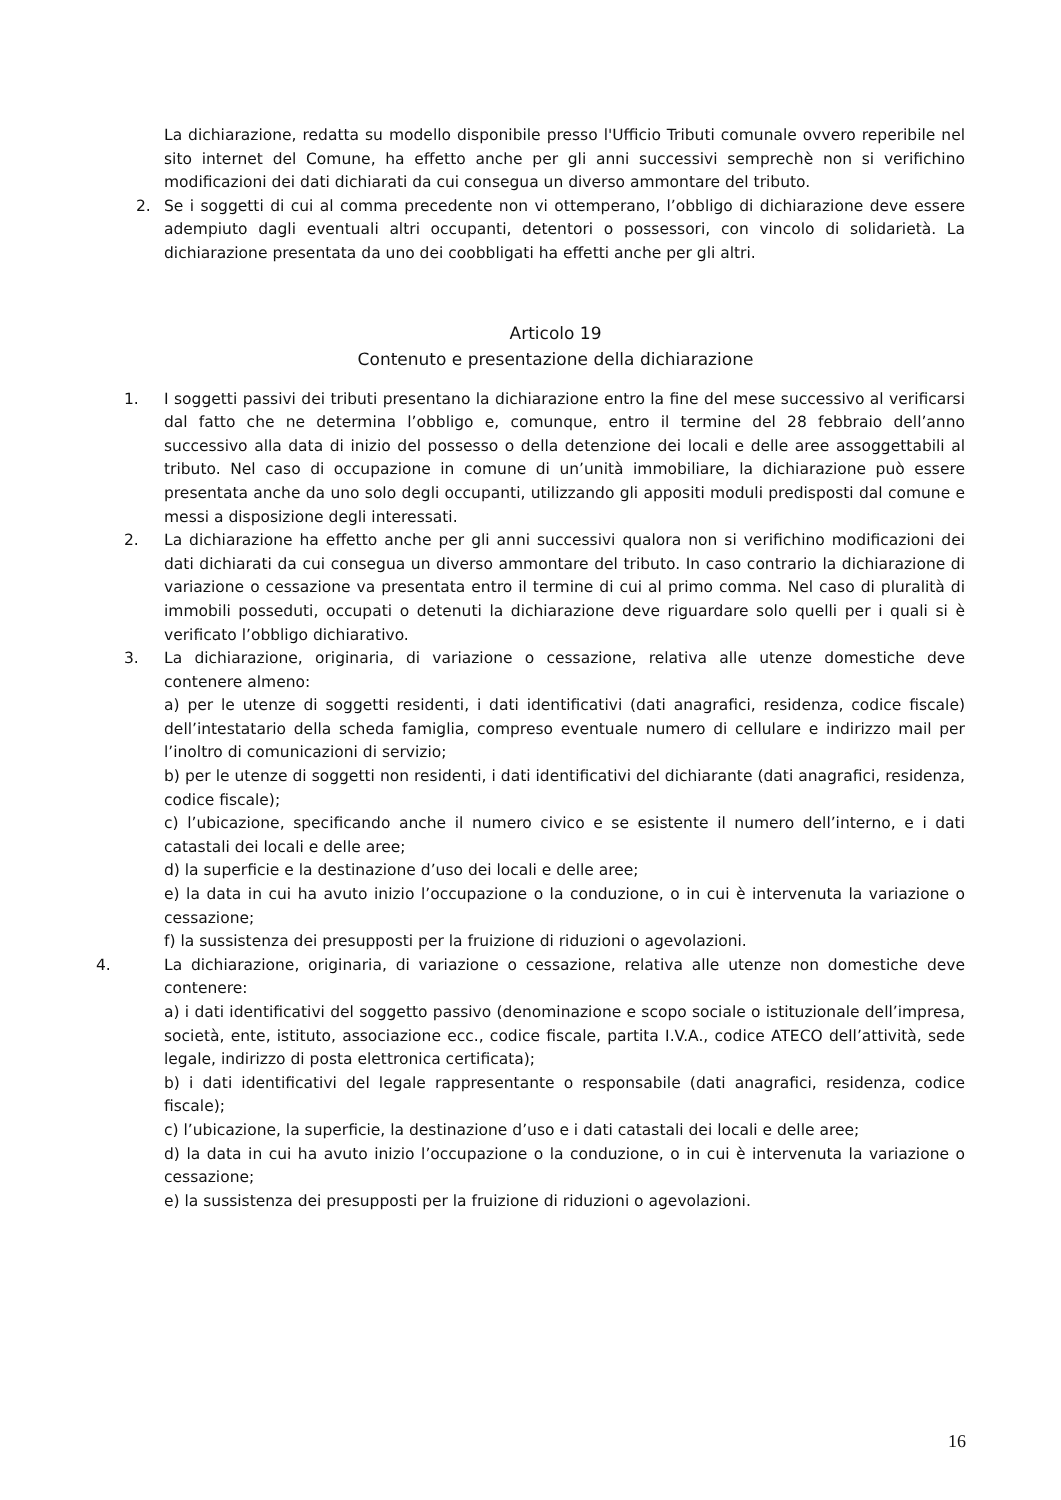La dichiarazione, redatta su modello disponibile presso l'Ufficio Tributi comunale ovvero reperibile nel sito internet del Comune, ha effetto anche per gli anni successivi semprechè non si verifichino modificazioni dei dati dichiarati da cui consegua un diverso ammontare del tributo.
2. Se i soggetti di cui al comma precedente non vi ottemperano, l’obbligo di dichiarazione deve essere adempiuto dagli eventuali altri occupanti, detentori o possessori, con vincolo di solidarietà. La dichiarazione presentata da uno dei coobbligati ha effetti anche per gli altri.
Articolo 19
Contenuto e presentazione della dichiarazione
1. I soggetti passivi dei tributi presentano la dichiarazione entro la fine del mese successivo al verificarsi dal fatto che ne determina l’obbligo e, comunque, entro il termine del 28 febbraio dell’anno successivo alla data di inizio del possesso o della detenzione dei locali e delle aree assoggettabili al tributo. Nel caso di occupazione in comune di un’unità immobiliare, la dichiarazione può essere presentata anche da uno solo degli occupanti, utilizzando gli appositi moduli predisposti dal comune e messi a disposizione degli interessati.
2. La dichiarazione ha effetto anche per gli anni successivi qualora non si verifichino modificazioni dei dati dichiarati da cui consegua un diverso ammontare del tributo. In caso contrario la dichiarazione di variazione o cessazione va presentata entro il termine di cui al primo comma. Nel caso di pluralità di immobili posseduti, occupati o detenuti la dichiarazione deve riguardare solo quelli per i quali si è verificato l’obbligo dichiarativo.
3. La dichiarazione, originaria, di variazione o cessazione, relativa alle utenze domestiche deve contenere almeno:
a) per le utenze di soggetti residenti, i dati identificativi (dati anagrafici, residenza, codice fiscale) dell’intestatario della scheda famiglia, compreso eventuale numero di cellulare e indirizzo mail per l’inoltro di comunicazioni di servizio;
b) per le utenze di soggetti non residenti, i dati identificativi del dichiarante (dati anagrafici, residenza, codice fiscale);
c) l’ubicazione, specificando anche il numero civico e se esistente il numero dell’interno, e i dati catastali dei locali e delle aree;
d) la superficie e la destinazione d’uso dei locali e delle aree;
e) la data in cui ha avuto inizio l’occupazione o la conduzione, o in cui è intervenuta la variazione o cessazione;
f) la sussistenza dei presupposti per la fruizione di riduzioni o agevolazioni.
4. La dichiarazione, originaria, di variazione o cessazione, relativa alle utenze non domestiche deve contenere:
a) i dati identificativi del soggetto passivo (denominazione e scopo sociale o istituzionale dell’impresa, società, ente, istituto, associazione ecc., codice fiscale, partita I.V.A., codice ATECO dell’attività, sede legale, indirizzo di posta elettronica certificata);
b) i dati identificativi del legale rappresentante o responsabile (dati anagrafici, residenza, codice fiscale);
c) l’ubicazione, la superficie, la destinazione d’uso e i dati catastali dei locali e delle aree;
d) la data in cui ha avuto inizio l’occupazione o la conduzione, o in cui è intervenuta la variazione o cessazione;
e) la sussistenza dei presupposti per la fruizione di riduzioni o agevolazioni.
16